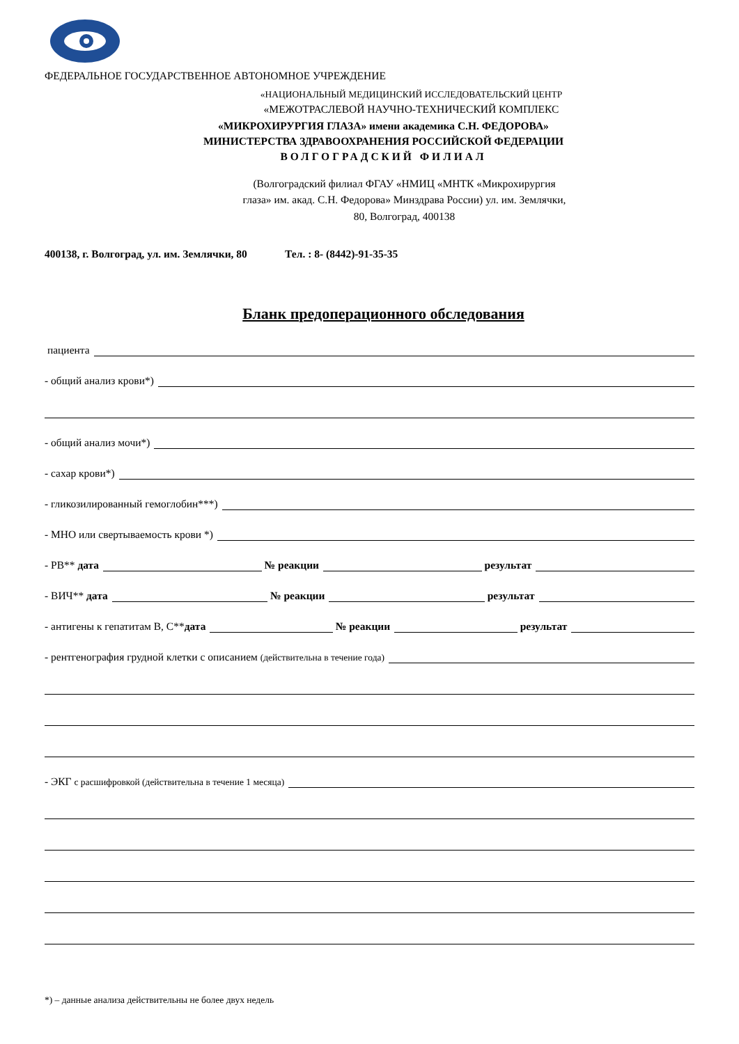ФЕДЕРАЛЬНОЕ ГОСУДАРСТВЕННОЕ АВТОНОМНОЕ УЧРЕЖДЕНИЕ
«НАЦИОНАЛЬНЫЙ МЕДИЦИНСКИЙ ИССЛЕДОВАТЕЛЬСКИЙ ЦЕНТР
«МЕЖОТРАСЛЕВОЙ НАУЧНО-ТЕХНИЧЕСКИЙ КОМПЛЕКС
«МИКРОХИРУРГИЯ ГЛАЗА» имени академика С.Н. ФЕДОРОВА»
МИНИСТЕРСТВА ЗДРАВООХРАНЕНИЯ РОССИЙСКОЙ ФЕДЕРАЦИИ
ВОЛГОГРАДСКИЙ ФИЛИАЛ
(Волгоградский филиал ФГАУ «НМИЦ «МНТК «Микрохирургия
глаза» им. акад. С.Н. Федорова» Минздрава России) ул. им. Землячки,
80, Волгоград, 400138
400138, г. Волгоград, ул. им. Землячки, 80 Тел. : 8- (8442)-91-35-35
Бланк предоперационного обследования
пациента
- общий анализ крови*)
- общий анализ мочи*)
- сахар крови*)
- гликозилированный гемоглобин***)
- МНО или свертываемость крови *)
- РВ** дата № реакции результат
- ВИЧ** дата № реакции результат
- антигены к гепатитам В, С**дата № реакции результат
- рентгенография грудной клетки с описанием (действительна в течение года)
- ЭКГ с расшифровкой (действительна в течение 1 месяца)
*) – данные анализа действительны не более двух недель